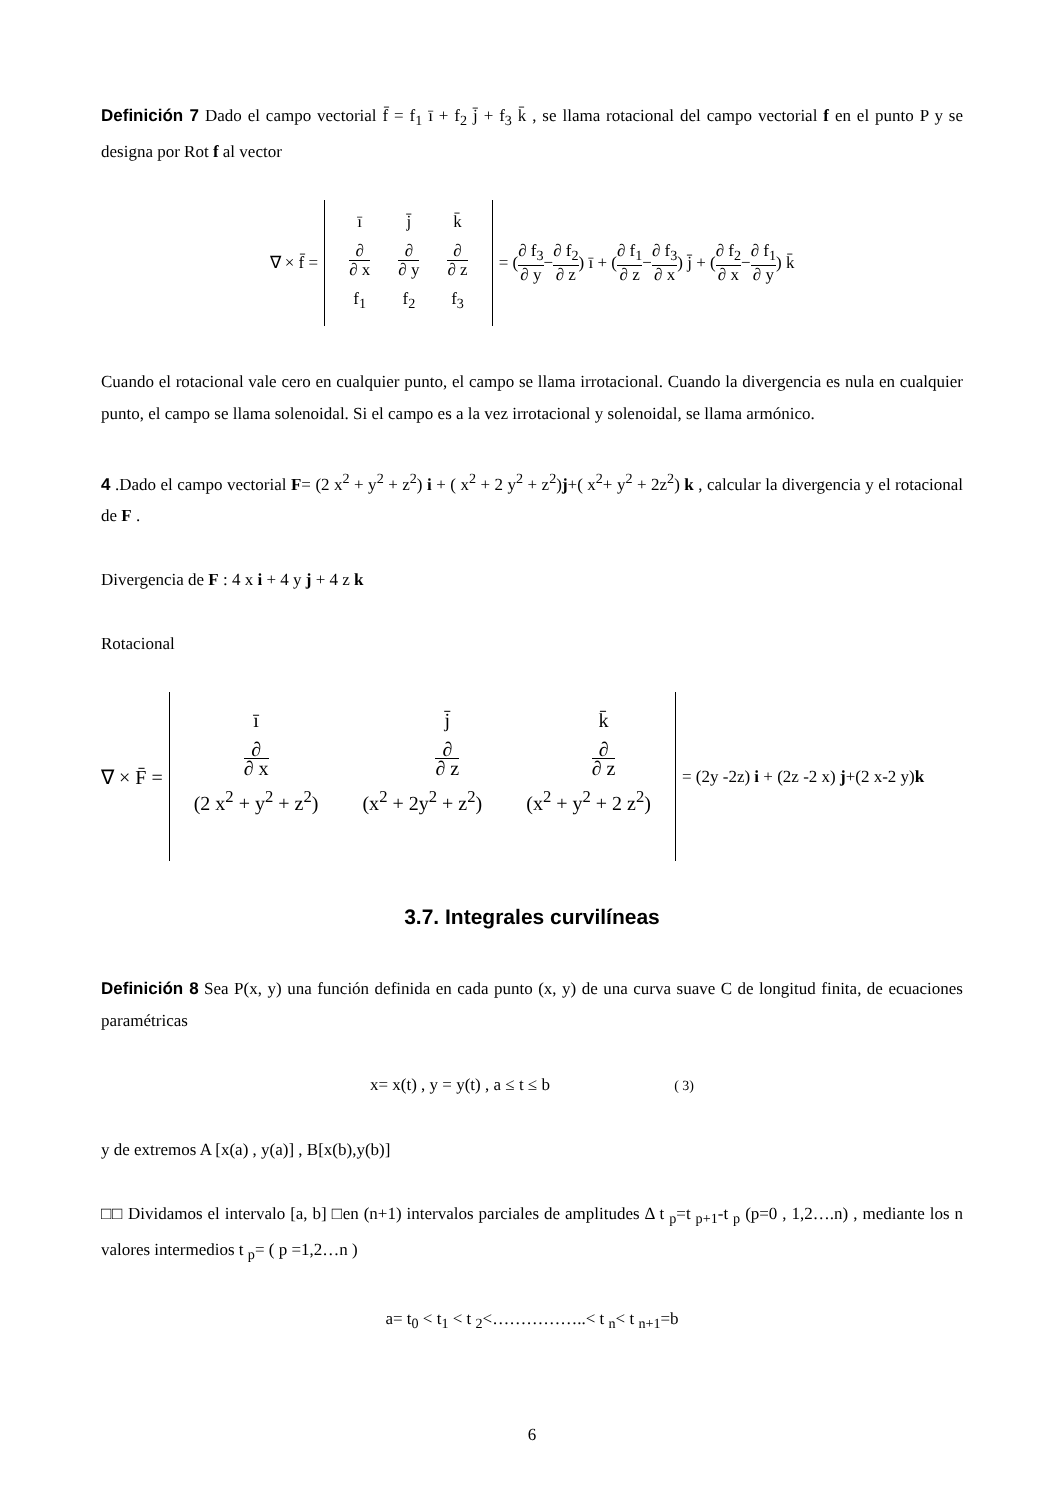Definición 7 Dado el campo vectorial f̄ = f<sub>1</sub> ī + f<sub>2</sub> j̄ + f<sub>3</sub> k̄ , se llama rotacional del campo vectorial f en el punto P y se designa por Rot f al vector
∇ × f̄ =
| ī | j̄ | k̄ |
| ∂ ∂ x | ∂ ∂ y | ∂ ∂ z |
| f<sub>1</sub> | f<sub>2</sub> | f<sub>3</sub> |
= ( ∂ f<sub>3</sub> ∂ y − ∂ f<sub>2</sub> ∂ z ) ī + ( ∂ f<sub>1</sub> ∂ z − ∂ f<sub>3</sub> ∂ x ) j̄ + ( ∂ f<sub>2</sub> ∂ x − ∂ f<sub>1</sub> ∂ y ) k̄
Cuando el rotacional vale cero en cualquier punto, el campo se llama irrotacional. Cuando la divergencia es nula en cualquier punto, el campo se llama solenoidal. Si el campo es a la vez irrotacional y solenoidal, se llama armónico.
4 .Dado el campo vectorial F= (2 x<sup>2</sup> + y<sup>2</sup> + z<sup>2</sup>) i + ( x<sup>2</sup> + 2 y<sup>2</sup> + z<sup>2</sup>)j+( x<sup>2</sup>+ y<sup>2</sup> + 2z<sup>2</sup>) k , calcular la divergencia y el rotacional de F .
Divergencia de F : 4 x i + 4 y j + 4 z k
Rotacional
∇ × F̄ =
| ī | j̄ | k̄ |
| ∂ ∂ x | ∂ ∂ z | ∂ ∂ z |
| (2 x<sup>2</sup> + y<sup>2</sup> + z<sup>2</sup>) | (x<sup>2</sup> + 2y<sup>2</sup> + z<sup>2</sup>) | (x<sup>2</sup> + y<sup>2</sup> + 2 z<sup>2</sup>) |
= (2y -2z) i + (2z -2 x) j+(2 x-2 y)k
3.7. Integrales curvilíneas
Definición 8 Sea P(x, y) una función definida en cada punto (x, y) de una curva suave C de longitud finita, de ecuaciones paramétricas
x= x(t) , y = y(t) , a ≤ t ≤ b ( 3)
y de extremos A [x(a) , y(a)] , B[x(b),y(b)]
□□ Dividamos el intervalo [a, b] □en (n+1) intervalos parciales de amplitudes Δ t <sub>p</sub>=t <sub>p+1</sub>-t <sub>p</sub> (p=0 , 1,2….n) , mediante los n valores intermedios t <sub>p</sub>= ( p =1,2…n )
a= t<sub>0</sub> < t<sub>1</sub> < t <sub>2</sub><……………..< t <sub>n</sub>< t <sub>n+1</sub>=b
6